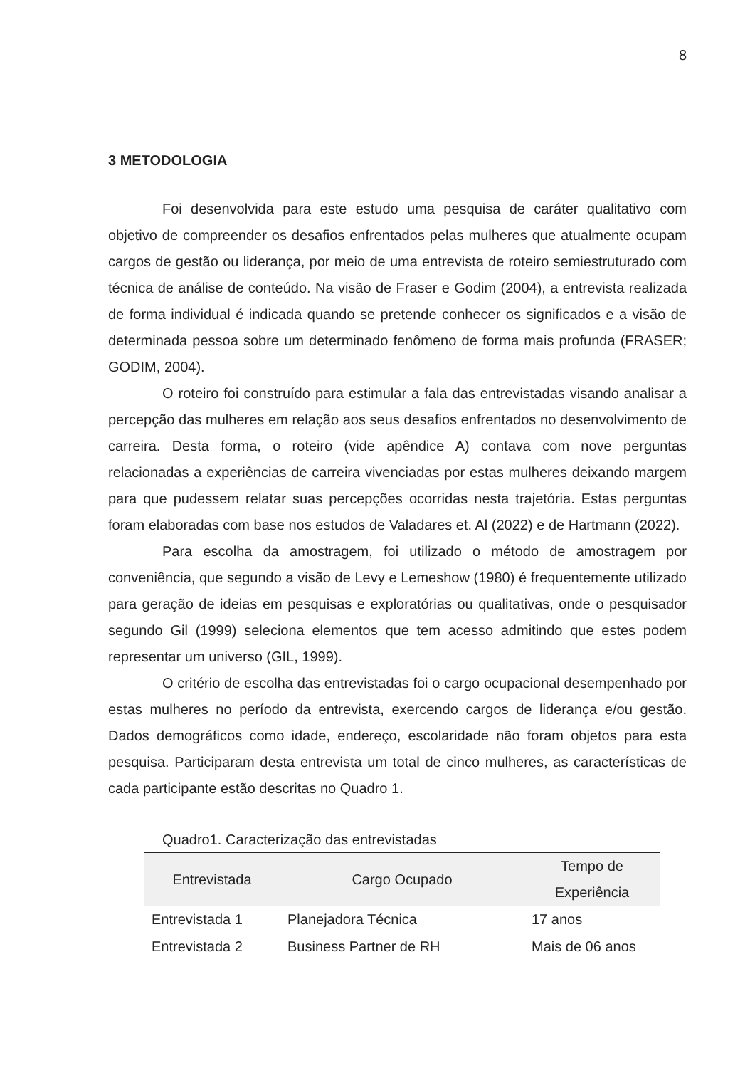8
3 METODOLOGIA
Foi desenvolvida para este estudo uma pesquisa de caráter qualitativo com objetivo de compreender os desafios enfrentados pelas mulheres que atualmente ocupam cargos de gestão ou liderança, por meio de uma entrevista de roteiro semiestruturado com técnica de análise de conteúdo. Na visão de Fraser e Godim (2004), a entrevista realizada de forma individual é indicada quando se pretende conhecer os significados e a visão de determinada pessoa sobre um determinado fenômeno de forma mais profunda (FRASER; GODIM, 2004).
O roteiro foi construído para estimular a fala das entrevistadas visando analisar a percepção das mulheres em relação aos seus desafios enfrentados no desenvolvimento de carreira. Desta forma, o roteiro (vide apêndice A) contava com nove perguntas relacionadas a experiências de carreira vivenciadas por estas mulheres deixando margem para que pudessem relatar suas percepções ocorridas nesta trajetória. Estas perguntas foram elaboradas com base nos estudos de Valadares et. Al (2022) e de Hartmann (2022).
Para escolha da amostragem, foi utilizado o método de amostragem por conveniência, que segundo a visão de Levy e Lemeshow (1980) é frequentemente utilizado para geração de ideias em pesquisas e exploratórias ou qualitativas, onde o pesquisador segundo Gil (1999) seleciona elementos que tem acesso admitindo que estes podem representar um universo (GIL, 1999).
O critério de escolha das entrevistadas foi o cargo ocupacional desempenhado por estas mulheres no período da entrevista, exercendo cargos de liderança e/ou gestão. Dados demográficos como idade, endereço, escolaridade não foram objetos para esta pesquisa. Participaram desta entrevista um total de cinco mulheres, as características de cada participante estão descritas no Quadro 1.
Quadro1. Caracterização das entrevistadas
| Entrevistada | Cargo Ocupado | Tempo de Experiência |
| --- | --- | --- |
| Entrevistada 1 | Planejadora Técnica | 17 anos |
| Entrevistada 2 | Business Partner de RH | Mais de 06 anos |